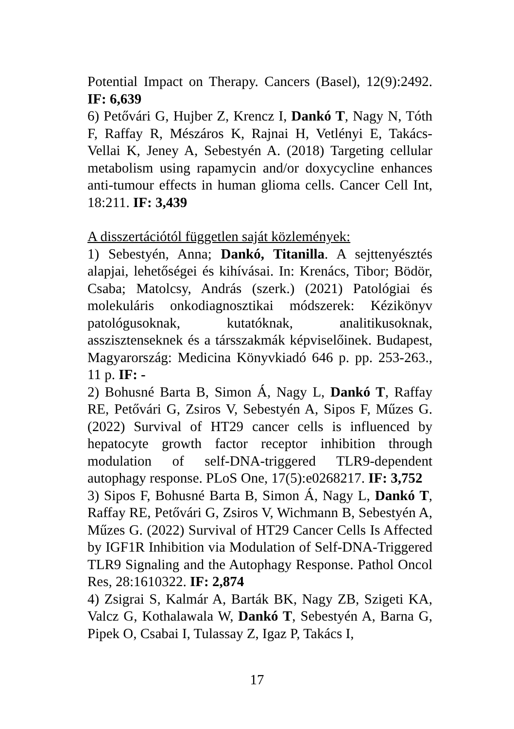Potential Impact on Therapy. Cancers (Basel), 12(9):2492. IF: 6,639
6) Petővári G, Hujber Z, Krencz I, Dankó T, Nagy N, Tóth F, Raffay R, Mészáros K, Rajnai H, Vetlényi E, Takács-Vellai K, Jeney A, Sebestyén A. (2018) Targeting cellular metabolism using rapamycin and/or doxycycline enhances anti-tumour effects in human glioma cells. Cancer Cell Int, 18:211. IF: 3,439
A disszertációtól független saját közlemények:
1) Sebestyén, Anna; Dankó, Titanilla. A sejttenyésztés alapjai, lehetőségei és kihívásai. In: Krenács, Tibor; Bödör, Csaba; Matolcsy, András (szerk.) (2021) Patológiai és molekuláris onkodiagnosztikai módszerek: Kézikönyv patológusoknak, kutatóknak, analitikusoknak, asszisztenseknek és a társszakmák képviselőinek. Budapest, Magyarország: Medicina Könyvkiadó 646 p. pp. 253-263., 11 p. IF: -
2) Bohusné Barta B, Simon Á, Nagy L, Dankó T, Raffay RE, Petővári G, Zsiros V, Sebestyén A, Sipos F, Műzes G. (2022) Survival of HT29 cancer cells is influenced by hepatocyte growth factor receptor inhibition through modulation of self-DNA-triggered TLR9-dependent autophagy response. PLoS One, 17(5):e0268217. IF: 3,752
3) Sipos F, Bohusné Barta B, Simon Á, Nagy L, Dankó T, Raffay RE, Petővári G, Zsiros V, Wichmann B, Sebestyén A, Műzes G. (2022) Survival of HT29 Cancer Cells Is Affected by IGF1R Inhibition via Modulation of Self-DNA-Triggered TLR9 Signaling and the Autophagy Response. Pathol Oncol Res, 28:1610322. IF: 2,874
4) Zsigrai S, Kalmár A, Barták BK, Nagy ZB, Szigeti KA, Valcz G, Kothalawala W, Dankó T, Sebestyén A, Barna G, Pipek O, Csabai I, Tulassay Z, Igaz P, Takács I,
17